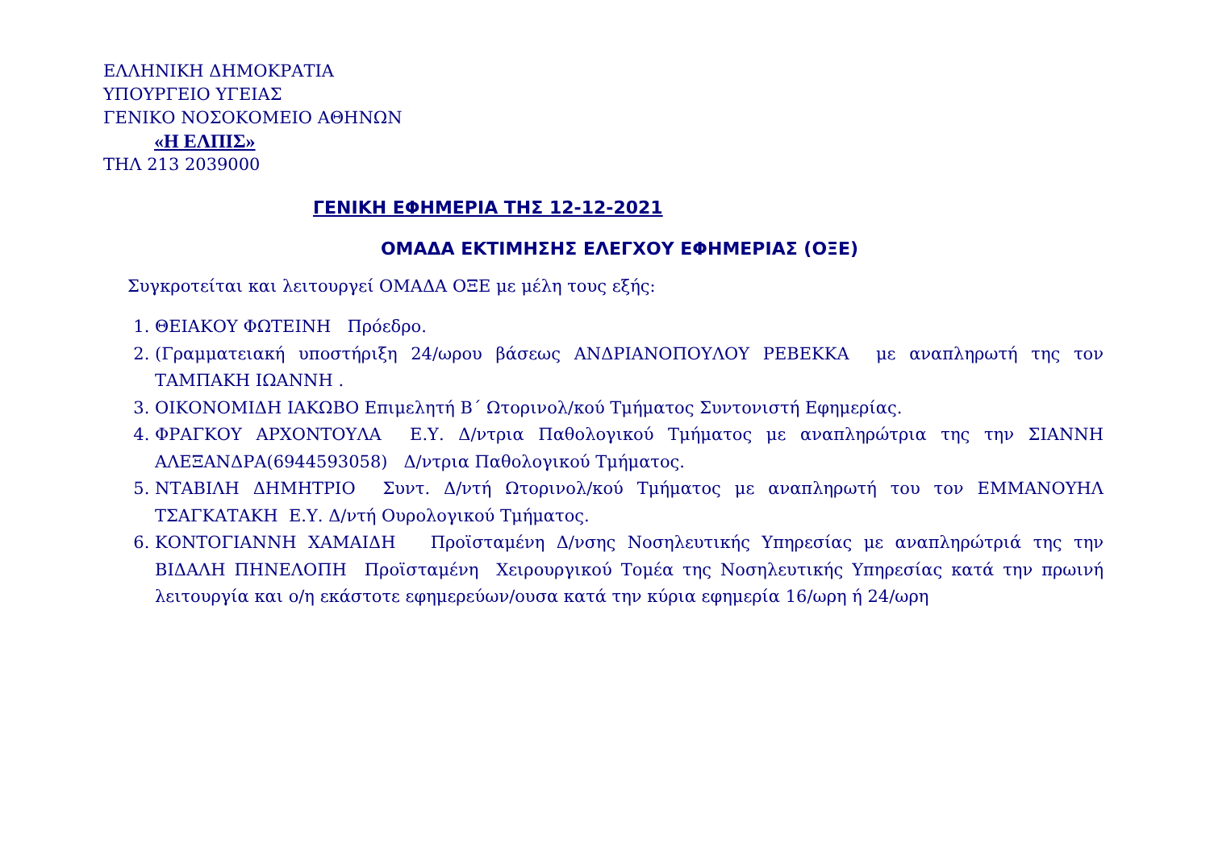ΕΛΛΗΝΙΚΗ ΔΗΜΟΚΡΑΤΙΑ
ΥΠΟΥΡΓΕΙΟ ΥΓΕΙΑΣ
ΓΕΝΙΚΟ ΝΟΣΟΚΟΜΕΙΟ ΑΘΗΝΩΝ
«Η ΕΛΠΙΣ»
ΤΗΛ 213 2039000
ΓΕΝΙΚΗ ΕΦΗΜΕΡΙΑ ΤΗΣ 12-12-2021
ΟΜΑΔΑ ΕΚΤΙΜΗΣΗΣ ΕΛΕΓΧΟΥ ΕΦΗΜΕΡΙΑΣ (ΟΞΕ)
Συγκροτείται και λειτουργεί ΟΜΑΔΑ ΟΞΕ με μέλη τους εξής:
1. ΘΕΙΑΚΟΥ ΦΩΤΕΙΝΗ Πρόεδρο.
2. (Γραμματειακή υποστήριξη 24/ωρου βάσεως ΑΝΔΡΙΑΝΟΠΟΥΛΟΥ ΡΕΒΕΚΚΑ με αναπληρωτή της τον ΤΑΜΠΑΚΗ ΙΩΑΝΝΗ .
3. ΟΙΚΟΝΟΜΙΔΗ ΙΑΚΩΒΟ Επιμελητή Β΄ Ωτορινολ/κού Τμήματος Συντονιστή Εφημερίας.
4. ΦΡΑΓΚΟΥ ΑΡΧΟΝΤΟΥΛΑ Ε.Υ. Δ/ντρια Παθολογικού Τμήματος με αναπληρώτρια της την ΣΙΑΝΝΗ ΑΛΕΞΑΝΔΡΑ(6944593058) Δ/ντρια Παθολογικού Τμήματος.
5. ΝΤΑΒΙΛΗ ΔΗΜΗΤΡΙΟ Συντ. Δ/ντή Ωτορινολ/κού Τμήματος με αναπληρωτή του τον ΕΜΜΑΝΟΥΗΛ ΤΣΑΓΚΑΤΑΚΗ Ε.Υ. Δ/ντή Ουρολογικού Τμήματος.
6. ΚΟΝΤΟΓΙΑΝΝΗ ΧΑΜΑΙΔΗ Προϊσταμένη Δ/νσης Νοσηλευτικής Υπηρεσίας με αναπληρώτριά της την ΒΙΔΑΛΗ ΠΗΝΕΛΟΠΗ Προϊσταμένη Χειρουργικού Τομέα της Νοσηλευτικής Υπηρεσίας κατά την πρωινή λειτουργία και ο/η εκάστοτε εφημερεύων/ουσα κατά την κύρια εφημερία 16/ωρη ή 24/ωρη